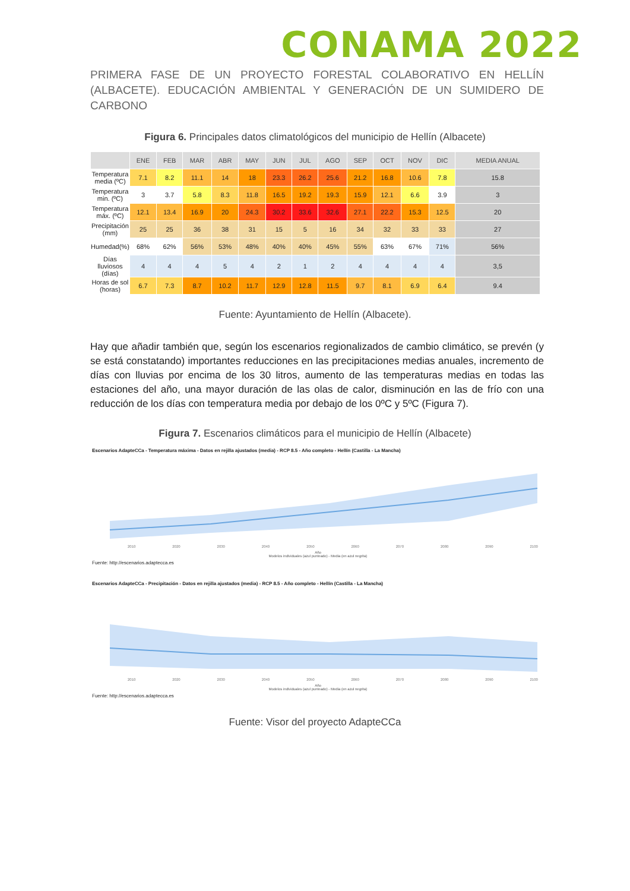CONAMA 2022
PRIMERA FASE DE UN PROYECTO FORESTAL COLABORATIVO EN HELLÍN (ALBACETE). EDUCACIÓN AMBIENTAL Y GENERACIÓN DE UN SUMIDERO DE CARBONO
Figura 6. Principales datos climatológicos del municipio de Hellín (Albacete)
| | ENE | FEB | MAR | ABR | MAY | JUN | JUL | AGO | SEP | OCT | NOV | DIC | MEDIA ANUAL |
| --- | --- | --- | --- | --- | --- | --- | --- | --- | --- | --- | --- | --- | --- |
| Temperatura media (ºC) | 7.1 | 8.2 | 11.1 | 14 | 18 | 23.3 | 26.2 | 25.6 | 21.2 | 16.8 | 10.6 | 7.8 | 15.8 |
| Temperatura min. (ºC) | 3 | 3.7 | 5.8 | 8.3 | 11.8 | 16.5 | 19.2 | 19.3 | 15.9 | 12.1 | 6.6 | 3.9 | 3 |
| Temperatura máx. (ºC) | 12.1 | 13.4 | 16.9 | 20 | 24.3 | 30.2 | 33.6 | 32.6 | 27.1 | 22.2 | 15.3 | 12.5 | 20 |
| Precipitación (mm) | 25 | 25 | 36 | 38 | 31 | 15 | 5 | 16 | 34 | 32 | 33 | 33 | 27 |
| Humedad(%) | 68% | 62% | 56% | 53% | 48% | 40% | 40% | 45% | 55% | 63% | 67% | 71% | 56% |
| Días lluviosos (días) | 4 | 4 | 4 | 5 | 4 | 2 | 1 | 2 | 4 | 4 | 4 | 4 | 3,5 |
| Horas de sol (horas) | 6.7 | 7.3 | 8.7 | 10.2 | 11.7 | 12.9 | 12.8 | 11.5 | 9.7 | 8.1 | 6.9 | 6.4 | 9.4 |
Fuente: Ayuntamiento de Hellín (Albacete).
Hay que añadir también que, según los escenarios regionalizados de cambio climático, se prevén (y se está constatando) importantes reducciones en las precipitaciones medias anuales, incremento de días con lluvias por encima de los 30 litros, aumento de las temperaturas medias en todas las estaciones del año, una mayor duración de las olas de calor, disminución en las de frío con una reducción de los días con temperatura media por debajo de los 0ºC y 5ºC (Figura 7).
Figura 7. Escenarios climáticos para el municipio de Hellín (Albacete)
Escenarios AdapteCCa - Temperatura máxima - Datos en rejilla ajustados (media) - RCP 8.5 - Año completo - Hellín (Castilla - La Mancha)
2010 2020 2030 2040 2050 2060 2070 2080 2090 2100
Año
Modelos individuales (azul punteado) - Media (en azul negrita)
Fuente: http://escenarios.adaptecca.es
Escenarios AdapteCCa - Precipitación - Datos en rejilla ajustados (media) - RCP 8.5 - Año completo - Hellín (Castilla - La Mancha)
2010 2020 2030 2040 2050 2060 2070 2080 2090 2100
Año
Modelos individuales (azul punteado) - Media (en azul negrita)
Fuente: http://escenarios.adaptecca.es
Fuente: Visor del proyecto AdapteCCa